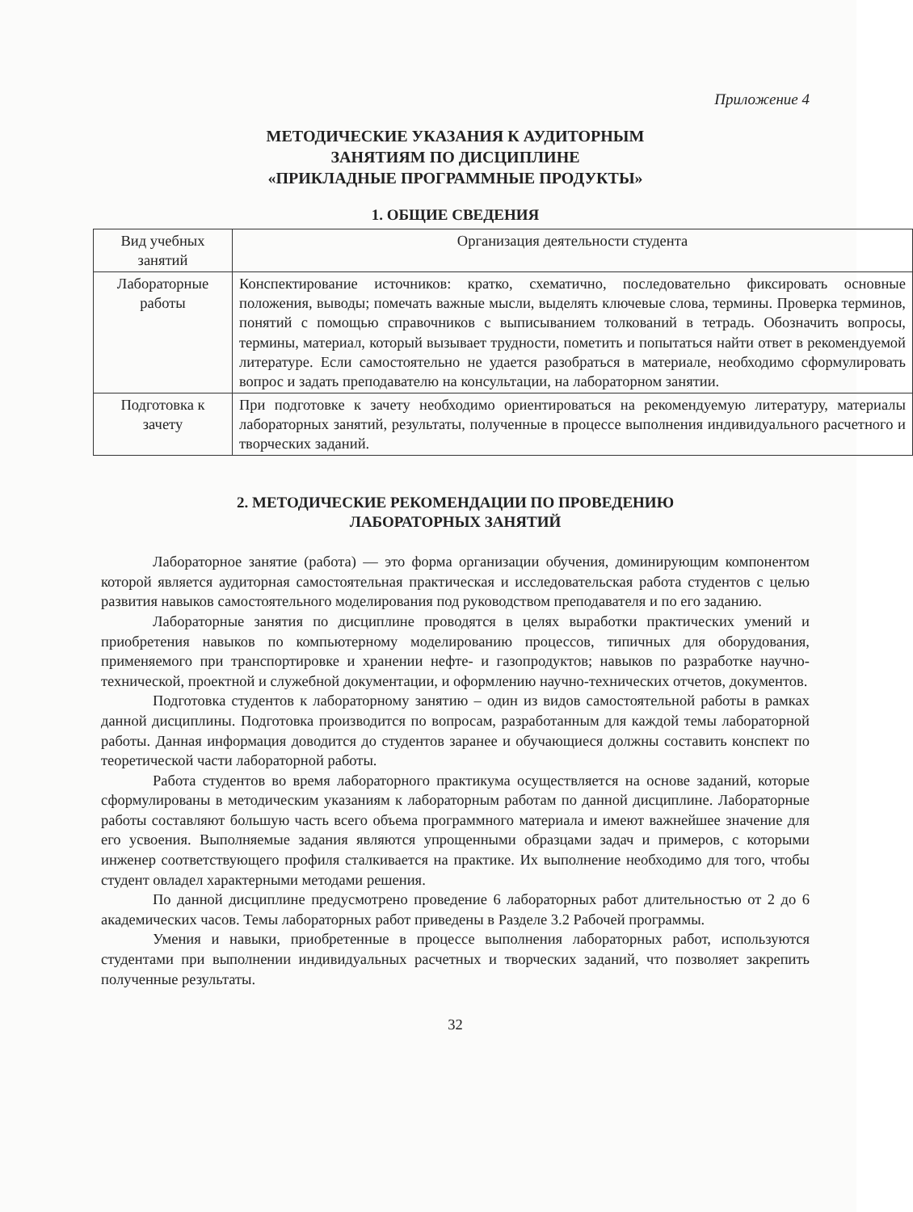Приложение 4
МЕТОДИЧЕСКИЕ УКАЗАНИЯ К АУДИТОРНЫМ
ЗАНЯТИЯМ ПО ДИСЦИПЛИНЕ
«ПРИКЛАДНЫЕ ПРОГРАММНЫЕ ПРОДУКТЫ»
1. ОБЩИЕ СВЕДЕНИЯ
| Вид учебных занятий | Организация деятельности студента |
| --- | --- |
| Лабораторные работы | Конспектирование источников: кратко, схематично, последовательно фиксировать основные положения, выводы; помечать важные мысли, выделять ключевые слова, термины. Проверка терминов, понятий с помощью справочников с выписыванием толкований в тетрадь. Обозначить вопросы, термины, материал, который вызывает трудности, пометить и попытаться найти ответ в рекомендуемой литературе. Если самостоятельно не удается разобраться в материале, необходимо сформулировать вопрос и задать преподавателю на консультации, на лабораторном занятии. |
| Подготовка к зачету | При подготовке к зачету необходимо ориентироваться на рекомендуемую литературу, материалы лабораторных занятий, результаты, полученные в процессе выполнения индивидуального расчетного и творческих заданий. |
2. МЕТОДИЧЕСКИЕ РЕКОМЕНДАЦИИ ПО ПРОВЕДЕНИЮ
ЛАБОРАТОРНЫХ ЗАНЯТИЙ
Лабораторное занятие (работа) — это форма организации обучения, доминирующим компонентом которой является аудиторная самостоятельная практическая и исследовательская работа студентов с целью развития навыков самостоятельного моделирования под руководством преподавателя и по его заданию.
Лабораторные занятия по дисциплине проводятся в целях выработки практических умений и приобретения навыков по компьютерному моделированию процессов, типичных для оборудования, применяемого при транспортировке и хранении нефте- и газопродуктов; навыков по разработке научно-технической, проектной и служебной документации, и оформлению научно-технических отчетов, документов.
Подготовка студентов к лабораторному занятию – один из видов самостоятельной работы в рамках данной дисциплины. Подготовка производится по вопросам, разработанным для каждой темы лабораторной работы. Данная информация доводится до студентов заранее и обучающиеся должны составить конспект по теоретической части лабораторной работы.
Работа студентов во время лабораторного практикума осуществляется на основе заданий, которые сформулированы в методическим указаниям к лабораторным работам по данной дисциплине. Лабораторные работы составляют большую часть всего объема программного материала и имеют важнейшее значение для его усвоения. Выполняемые задания являются упрощенными образцами задач и примеров, с которыми инженер соответствующего профиля сталкивается на практике. Их выполнение необходимо для того, чтобы студент овладел характерными методами решения.
По данной дисциплине предусмотрено проведение 6 лабораторных работ длительностью от 2 до 6 академических часов. Темы лабораторных работ приведены в Разделе 3.2 Рабочей программы.
Умения и навыки, приобретенные в процессе выполнения лабораторных работ, используются студентами при выполнении индивидуальных расчетных и творческих заданий, что позволяет закрепить полученные результаты.
32